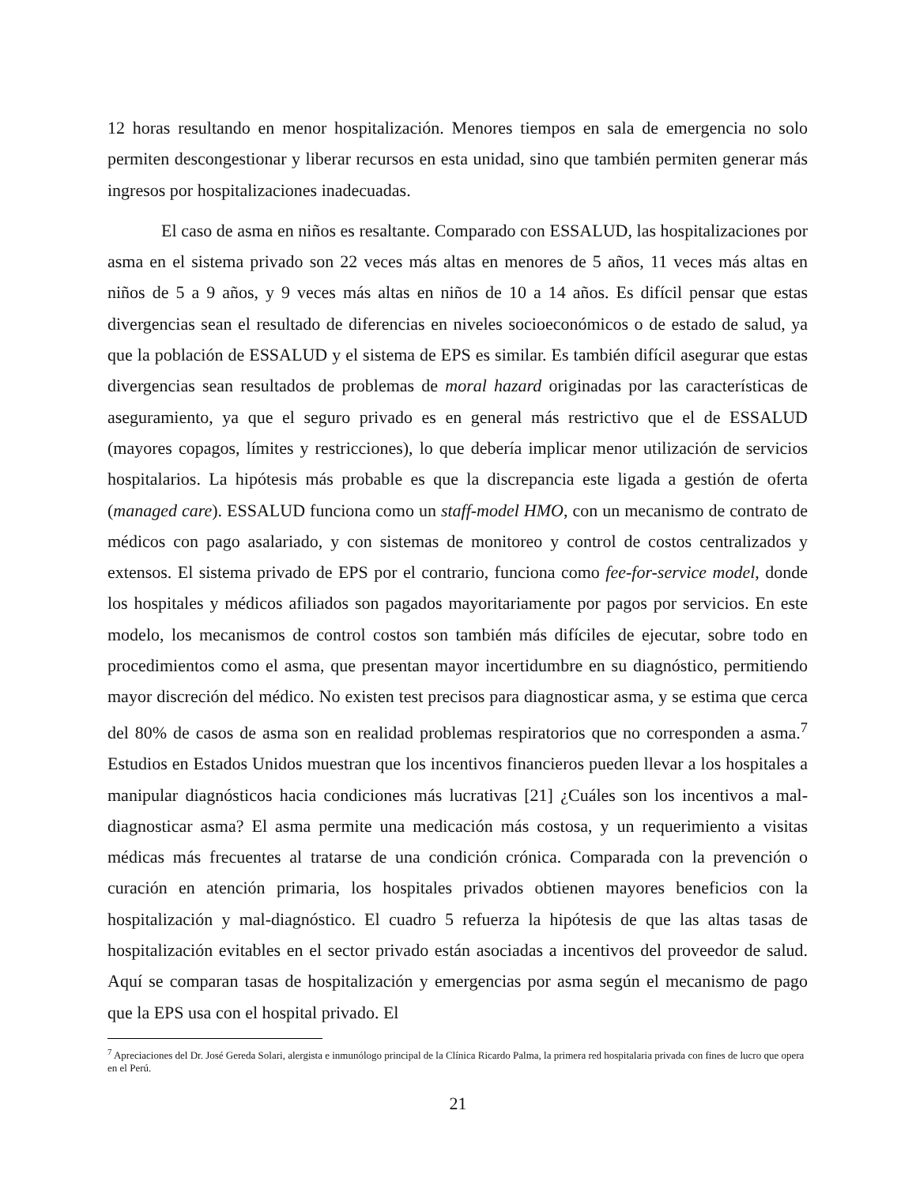12 horas resultando en menor hospitalización. Menores tiempos en sala de emergencia no solo permiten descongestionar y liberar recursos en esta unidad, sino que también permiten generar más ingresos por hospitalizaciones inadecuadas.
El caso de asma en niños es resaltante. Comparado con ESSALUD, las hospitalizaciones por asma en el sistema privado son 22 veces más altas en menores de 5 años, 11 veces más altas en niños de 5 a 9 años, y 9 veces más altas en niños de 10 a 14 años. Es difícil pensar que estas divergencias sean el resultado de diferencias en niveles socioeconómicos o de estado de salud, ya que la población de ESSALUD y el sistema de EPS es similar. Es también difícil asegurar que estas divergencias sean resultados de problemas de moral hazard originadas por las características de aseguramiento, ya que el seguro privado es en general más restrictivo que el de ESSALUD (mayores copagos, límites y restricciones), lo que debería implicar menor utilización de servicios hospitalarios. La hipótesis más probable es que la discrepancia este ligada a gestión de oferta (managed care). ESSALUD funciona como un staff-model HMO, con un mecanismo de contrato de médicos con pago asalariado, y con sistemas de monitoreo y control de costos centralizados y extensos. El sistema privado de EPS por el contrario, funciona como fee-for-service model, donde los hospitales y médicos afiliados son pagados mayoritariamente por pagos por servicios. En este modelo, los mecanismos de control costos son también más difíciles de ejecutar, sobre todo en procedimientos como el asma, que presentan mayor incertidumbre en su diagnóstico, permitiendo mayor discreción del médico. No existen test precisos para diagnosticar asma, y se estima que cerca del 80% de casos de asma son en realidad problemas respiratorios que no corresponden a asma.<sup>7</sup> Estudios en Estados Unidos muestran que los incentivos financieros pueden llevar a los hospitales a manipular diagnósticos hacia condiciones más lucrativas [21] ¿Cuáles son los incentivos a mal-diagnosticar asma? El asma permite una medicación más costosa, y un requerimiento a visitas médicas más frecuentes al tratarse de una condición crónica. Comparada con la prevención o curación en atención primaria, los hospitales privados obtienen mayores beneficios con la hospitalización y mal-diagnóstico. El cuadro 5 refuerza la hipótesis de que las altas tasas de hospitalización evitables en el sector privado están asociadas a incentivos del proveedor de salud. Aquí se comparan tasas de hospitalización y emergencias por asma según el mecanismo de pago que la EPS usa con el hospital privado. El
<sup>7</sup> Apreciaciones del Dr. José Gereda Solari, alergista e inmunólogo principal de la Clínica Ricardo Palma, la primera red hospitalaria privada con fines de lucro que opera en el Perú.
21